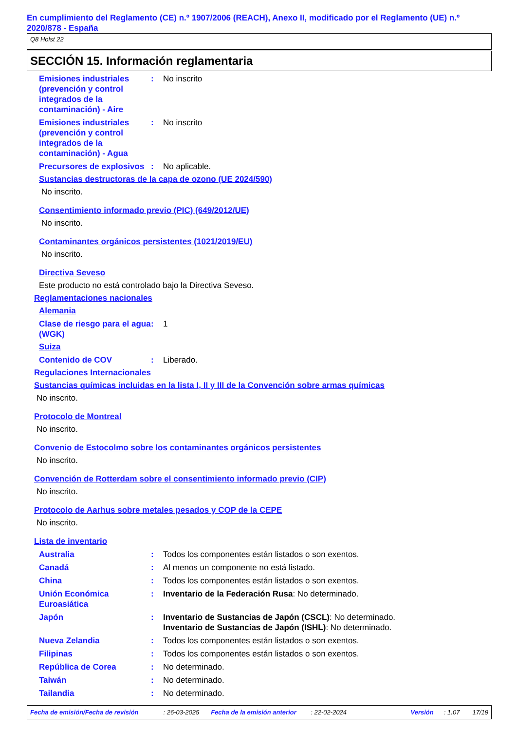En cumplimiento del Reglamento (CE) n.º 1907/2006 (REACH), Anexo II, modificado por el Reglamento (UE) n.º 2020/878 - España
Q8 Holst 22
SECCIÓN 15. Información reglamentaria
Emisiones industriales (prevención y control integrados de la contaminación) - Aire
: No inscrito
Emisiones industriales (prevención y control integrados de la contaminación) - Agua
: No inscrito
Precursores de explosivos
: No aplicable.
Sustancias destructoras de la capa de ozono (UE 2024/590)
No inscrito.
Consentimiento informado previo (PIC) (649/2012/UE)
No inscrito.
Contaminantes orgánicos persistentes (1021/2019/EU)
No inscrito.
Directiva Seveso
Este producto no está controlado bajo la Directiva Seveso.
Reglamentaciones nacionales
Alemania
Clase de riesgo para el agua (WGK)
: 1
Suiza
Contenido de COV : Liberado.
Regulaciones Internacionales
Sustancias químicas incluidas en la lista I, II y III de la Convención sobre armas químicas
No inscrito.
Protocolo de Montreal
No inscrito.
Convenio de Estocolmo sobre los contaminantes orgánicos persistentes
No inscrito.
Convención de Rotterdam sobre el consentimiento informado previo (CIP)
No inscrito.
Protocolo de Aarhus sobre metales pesados y COP de la CEPE
No inscrito.
Lista de inventario
Australia : Todos los componentes están listados o son exentos.
Canadá : Al menos un componente no está listado.
China : Todos los componentes están listados o son exentos.
Unión Económica Euroasiática
: Inventario de la Federación Rusa: No determinado.
Japón : Inventario de Sustancias de Japón (CSCL): No determinado.
Inventario de Sustancias de Japón (ISHL): No determinado.
Nueva Zelandia : Todos los componentes están listados o son exentos.
Filipinas : Todos los componentes están listados o son exentos.
República de Corea : No determinado.
Taiwán : No determinado.
Tailandia : No determinado.
Fecha de emisión/Fecha de revisión: 26-03-2025 Fecha de la emisión anterior: 22-02-2024 Versión: 1.07 17/19